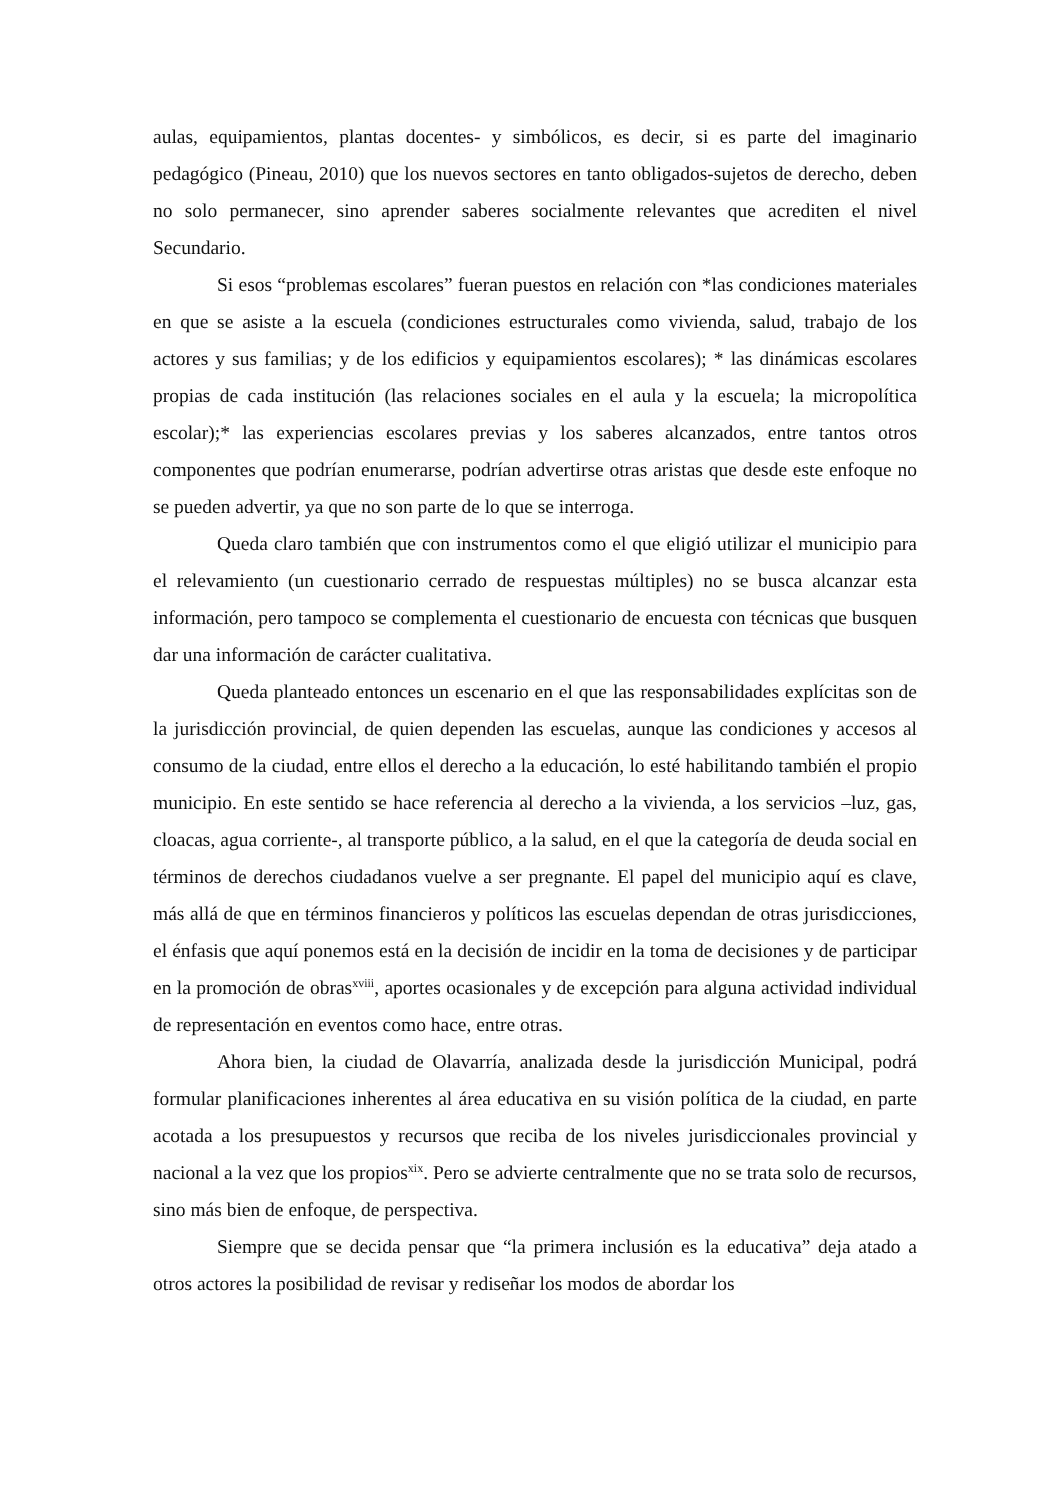aulas, equipamientos, plantas docentes- y simbólicos, es decir, si es parte del imaginario pedagógico (Pineau, 2010) que los nuevos sectores en tanto obligados-sujetos de derecho, deben no solo permanecer, sino aprender saberes socialmente relevantes que acrediten el nivel Secundario.
Si esos “problemas escolares” fueran puestos en relación con *las condiciones materiales en que se asiste a la escuela (condiciones estructurales como vivienda, salud, trabajo de los actores y sus familias; y de los edificios y equipamientos escolares); * las dinámicas escolares propias de cada institución (las relaciones sociales en el aula y la escuela; la micropolítica escolar);* las experiencias escolares previas y los saberes alcanzados, entre tantos otros componentes que podrían enumerarse, podrían advertirse otras aristas que desde este enfoque no se pueden advertir, ya que no son parte de lo que se interroga.
Queda claro también que con instrumentos como el que eligió utilizar el municipio para el relevamiento (un cuestionario cerrado de respuestas múltiples) no se busca alcanzar esta información, pero tampoco se complementa el cuestionario de encuesta con técnicas que busquen dar una información de carácter cualitativa.
Queda planteado entonces un escenario en el que las responsabilidades explícitas son de la jurisdicción provincial, de quien dependen las escuelas, aunque las condiciones y accesos al consumo de la ciudad, entre ellos el derecho a la educación, lo esté habilitando también el propio municipio. En este sentido se hace referencia al derecho a la vivienda, a los servicios –luz, gas, cloacas, agua corriente-, al transporte público, a la salud, en el que la categoría de deuda social en términos de derechos ciudadanos vuelve a ser pregnante. El papel del municipio aquí es clave, más allá de que en términos financieros y políticos las escuelas dependan de otras jurisdicciones, el énfasis que aquí ponemos está en la decisión de incidir en la toma de decisiones y de participar en la promoción de obras<sup>xviii</sup>, aportes ocasionales y de excepción para alguna actividad individual de representación en eventos como hace, entre otras.
Ahora bien, la ciudad de Olavarría, analizada desde la jurisdicción Municipal, podrá formular planificaciones inherentes al área educativa en su visión política de la ciudad, en parte acotada a los presupuestos y recursos que reciba de los niveles jurisdiccionales provincial y nacional a la vez que los propios<sup>xix</sup>. Pero se advierte centralmente que no se trata solo de recursos, sino más bien de enfoque, de perspectiva.
Siempre que se decida pensar que “la primera inclusión es la educativa” deja atado a otros actores la posibilidad de revisar y rediseñar los modos de abordar los